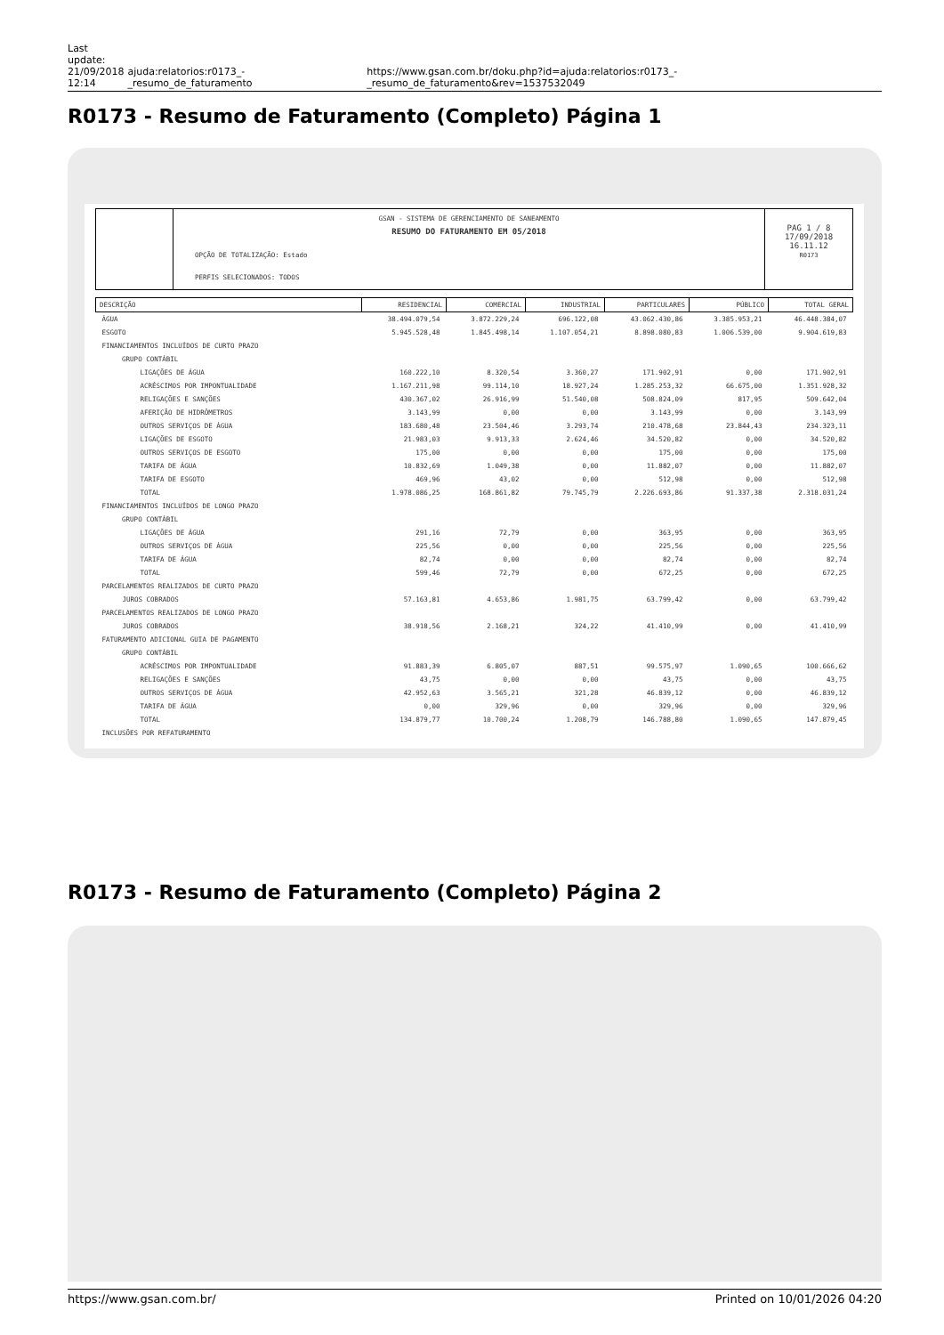Last
update:
21/09/2018
12:14 ajuda:relatorios:r0173_-_resumo_de_faturamento https://www.gsan.com.br/doku.php?id=ajuda:relatorios:r0173_-_resumo_de_faturamento&rev=1537532049
R0173 - Resumo de Faturamento (Completo) Página 1
GSAN - SISTEMA DE GERENCIAMENTO DE SANEAMENTO
RESUMO DO FATURAMENTO EM 05/2018
OPÇÃO DE TOTALIZAÇÃO: Estado
PERFIS SELECIONADOS: TODOS
PAG 1 / 8
17/09/2018
16.11.12
R0173
| DESCRIÇÃO | RESIDENCIAL | COMERCIAL | INDUSTRIAL | PARTICULARES | PÚBLICO | TOTAL GERAL |
| --- | --- | --- | --- | --- | --- | --- |
| ÁGUA | 38.494.079,54 | 3.872.229,24 | 696.122,08 | 43.062.430,86 | 3.385.953,21 | 46.448.384,07 |
| ESGOTO | 5.945.528,48 | 1.845.498,14 | 1.107.054,21 | 8.898.080,83 | 1.006.539,00 | 9.904.619,83 |
| FINANCIAMENTOS INCLUÍDOS DE CURTO PRAZO | | | | | | |
| GRUPO CONTÁBIL | | | | | | |
| LIGAÇÕES DE ÁGUA | 160.222,10 | 8.320,54 | 3.360,27 | 171.902,91 | 0,00 | 171.902,91 |
| ACRÉSCIMOS POR IMPONTUALIDADE | 1.167.211,98 | 99.114,10 | 18.927,24 | 1.285.253,32 | 66.675,00 | 1.351.928,32 |
| RELIGAÇÕES E SANÇÕES | 430.367,02 | 26.916,99 | 51.540,08 | 508.824,09 | 817,95 | 509.642,04 |
| AFERIÇÃO DE HIDRÔMETROS | 3.143,99 | 0,00 | 0,00 | 3.143,99 | 0,00 | 3.143,99 |
| OUTROS SERVIÇOS DE ÁGUA | 183.680,48 | 23.504,46 | 3.293,74 | 210.478,68 | 23.844,43 | 234.323,11 |
| LIGAÇÕES DE ESGOTO | 21.983,03 | 9.913,33 | 2.624,46 | 34.520,82 | 0,00 | 34.520,82 |
| OUTROS SERVIÇOS DE ESGOTO | 175,00 | 0,00 | 0,00 | 175,00 | 0,00 | 175,00 |
| TARIFA DE ÁGUA | 10.832,69 | 1.049,38 | 0,00 | 11.882,07 | 0,00 | 11.882,07 |
| TARIFA DE ESGOTO | 469,96 | 43,02 | 0,00 | 512,98 | 0,00 | 512,98 |
| TOTAL | 1.978.086,25 | 168.861,82 | 79.745,79 | 2.226.693,86 | 91.337,38 | 2.318.031,24 |
| FINANCIAMENTOS INCLUÍDOS DE LONGO PRAZO | | | | | | |
| GRUPO CONTÁBIL | | | | | | |
| LIGAÇÕES DE ÁGUA | 291,16 | 72,79 | 0,00 | 363,95 | 0,00 | 363,95 |
| OUTROS SERVIÇOS DE ÁGUA | 225,56 | 0,00 | 0,00 | 225,56 | 0,00 | 225,56 |
| TARIFA DE ÁGUA | 82,74 | 0,00 | 0,00 | 82,74 | 0,00 | 82,74 |
| TOTAL | 599,46 | 72,79 | 0,00 | 672,25 | 0,00 | 672,25 |
| PARCELAMENTOS REALIZADOS DE CURTO PRAZO | | | | | | |
| JUROS COBRADOS | 57.163,81 | 4.653,86 | 1.981,75 | 63.799,42 | 0,00 | 63.799,42 |
| PARCELAMENTOS REALIZADOS DE LONGO PRAZO | | | | | | |
| JUROS COBRADOS | 38.918,56 | 2.168,21 | 324,22 | 41.410,99 | 0,00 | 41.410,99 |
| FATURAMENTO ADICIONAL GUIA DE PAGAMENTO | | | | | | |
| GRUPO CONTÁBIL | | | | | | |
| ACRÉSCIMOS POR IMPONTUALIDADE | 91.883,39 | 6.805,07 | 887,51 | 99.575,97 | 1.090,65 | 100.666,62 |
| RELIGAÇÕES E SANÇÕES | 43,75 | 0,00 | 0,00 | 43,75 | 0,00 | 43,75 |
| OUTROS SERVIÇOS DE ÁGUA | 42.952,63 | 3.565,21 | 321,28 | 46.839,12 | 0,00 | 46.839,12 |
| TARIFA DE ÁGUA | 0,00 | 329,96 | 0,00 | 329,96 | 0,00 | 329,96 |
| TOTAL | 134.879,77 | 10.700,24 | 1.208,79 | 146.788,80 | 1.090,65 | 147.879,45 |
| INCLUSÕES POR REFATURAMENTO | | | | | | |
R0173 - Resumo de Faturamento (Completo) Página 2
https://www.gsan.com.br/ Printed on 10/01/2026 04:20